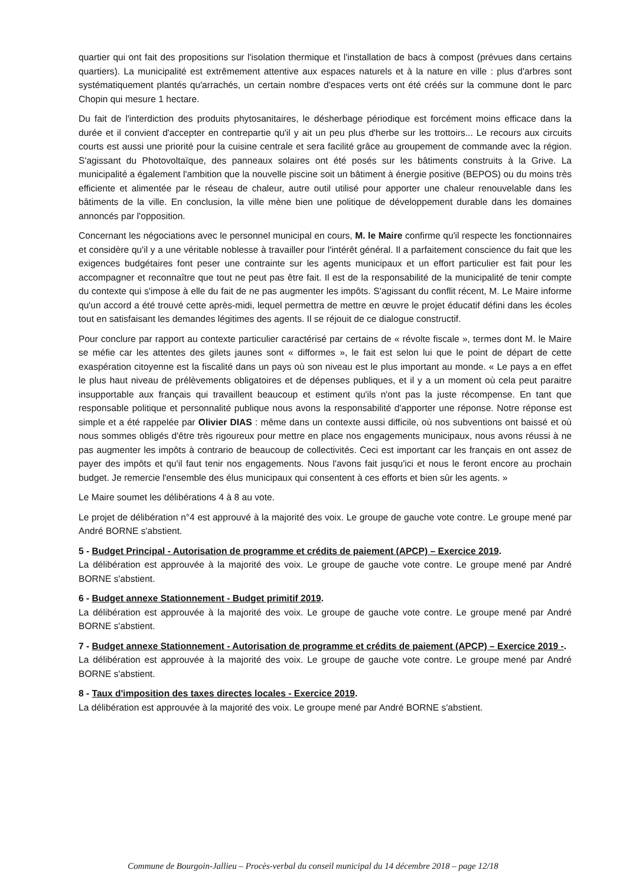quartier qui ont fait des propositions sur l'isolation thermique et l'installation de bacs à compost (prévues dans certains quartiers). La municipalité est extrêmement attentive aux espaces naturels et à la nature en ville : plus d'arbres sont systématiquement plantés qu'arrachés, un certain nombre d'espaces verts ont été créés sur la commune dont le parc Chopin qui mesure 1 hectare.
Du fait de l'interdiction des produits phytosanitaires, le désherbage périodique est forcément moins efficace dans la durée et il convient d'accepter en contrepartie qu'il y ait un peu plus d'herbe sur les trottoirs... Le recours aux circuits courts est aussi une priorité pour la cuisine centrale et sera facilité grâce au groupement de commande avec la région. S'agissant du Photovoltaïque, des panneaux solaires ont été posés sur les bâtiments construits à la Grive. La municipalité a également l'ambition que la nouvelle piscine soit un bâtiment à énergie positive (BEPOS) ou du moins très efficiente et alimentée par le réseau de chaleur, autre outil utilisé pour apporter une chaleur renouvelable dans les bâtiments de la ville. En conclusion, la ville mène bien une politique de développement durable dans les domaines annoncés par l'opposition.
Concernant les négociations avec le personnel municipal en cours, M. le Maire confirme qu'il respecte les fonctionnaires et considère qu'il y a une véritable noblesse à travailler pour l'intérêt général. Il a parfaitement conscience du fait que les exigences budgétaires font peser une contrainte sur les agents municipaux et un effort particulier est fait pour les accompagner et reconnaître que tout ne peut pas être fait. Il est de la responsabilité de la municipalité de tenir compte du contexte qui s'impose à elle du fait de ne pas augmenter les impôts. S'agissant du conflit récent, M. Le Maire informe qu'un accord a été trouvé cette après-midi, lequel permettra de mettre en œuvre le projet éducatif défini dans les écoles tout en satisfaisant les demandes légitimes des agents. Il se réjouit de ce dialogue constructif.
Pour conclure par rapport au contexte particulier caractérisé par certains de « révolte fiscale », termes dont M. le Maire se méfie car les attentes des gilets jaunes sont « difformes », le fait est selon lui que le point de départ de cette exaspération citoyenne est la fiscalité dans un pays où son niveau est le plus important au monde. « Le pays a en effet le plus haut niveau de prélèvements obligatoires et de dépenses publiques, et il y a un moment où cela peut paraitre insupportable aux français qui travaillent beaucoup et estiment qu'ils n'ont pas la juste récompense. En tant que responsable politique et personnalité publique nous avons la responsabilité d'apporter une réponse. Notre réponse est simple et a été rappelée par Olivier DIAS : même dans un contexte aussi difficile, où nos subventions ont baissé et où nous sommes obligés d'être très rigoureux pour mettre en place nos engagements municipaux, nous avons réussi à ne pas augmenter les impôts à contrario de beaucoup de collectivités. Ceci est important car les français en ont assez de payer des impôts et qu'il faut tenir nos engagements. Nous l'avons fait jusqu'ici et nous le feront encore au prochain budget. Je remercie l'ensemble des élus municipaux qui consentent à ces efforts et bien sûr les agents. »
Le Maire soumet les délibérations 4 à 8 au vote.
Le projet de délibération n°4 est approuvé à la majorité des voix. Le groupe de gauche vote contre. Le groupe mené par André BORNE s'abstient.
5 - Budget Principal - Autorisation de programme et crédits de paiement (APCP) – Exercice 2019.
La délibération est approuvée à la majorité des voix. Le groupe de gauche vote contre. Le groupe mené par André BORNE s'abstient.
6 - Budget annexe Stationnement - Budget primitif 2019.
La délibération est approuvée à la majorité des voix. Le groupe de gauche vote contre. Le groupe mené par André BORNE s'abstient.
7 - Budget annexe Stationnement - Autorisation de programme et crédits de paiement (APCP) – Exercice 2019 -.
La délibération est approuvée à la majorité des voix. Le groupe de gauche vote contre. Le groupe mené par André BORNE s'abstient.
8 - Taux d'imposition des taxes directes locales - Exercice 2019.
La délibération est approuvée à la majorité des voix. Le groupe mené par André BORNE s'abstient.
Commune de Bourgoin-Jallieu – Procès-verbal du conseil municipal du 14 décembre 2018 – page 12/18